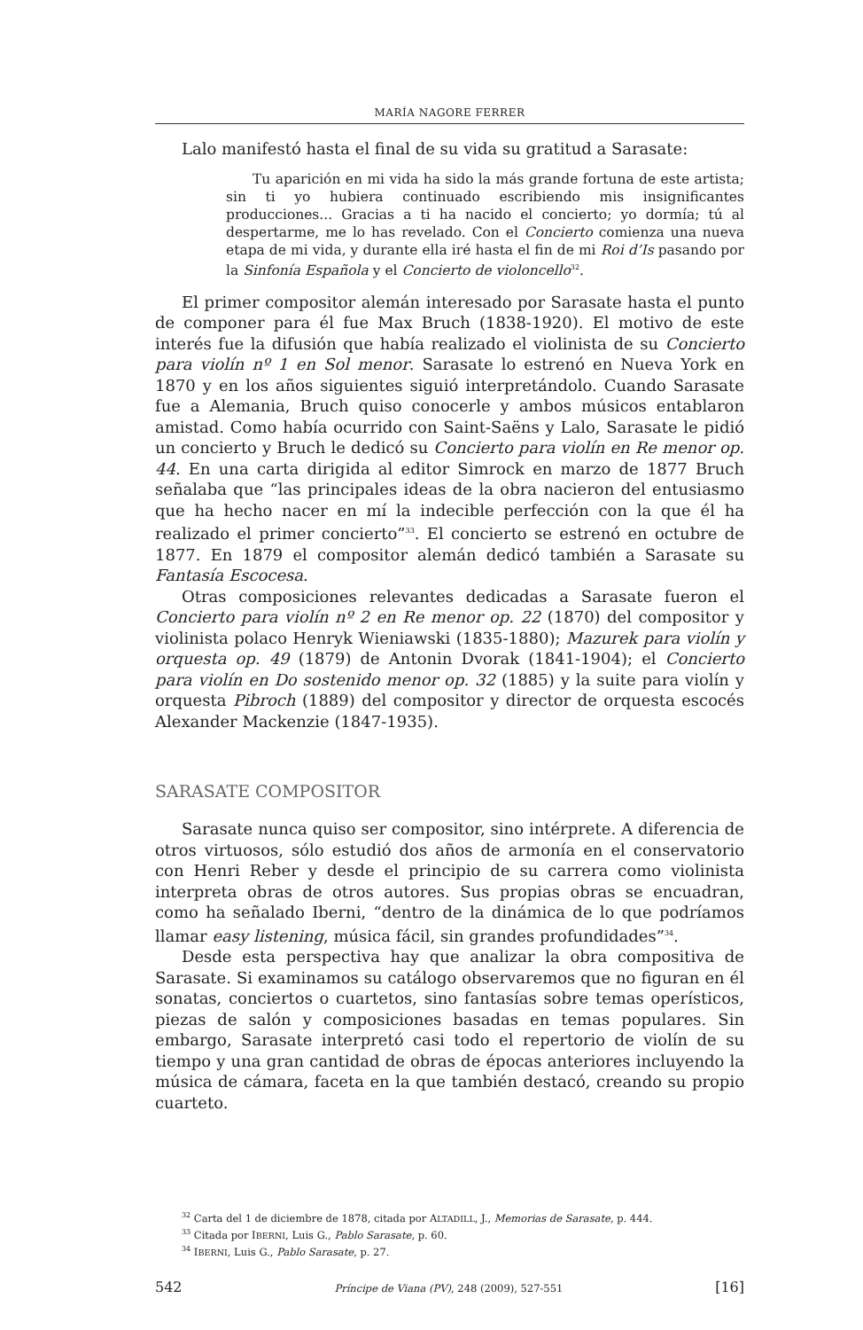MARÍA NAGORE FERRER
Lalo manifestó hasta el final de su vida su gratitud a Sarasate:
Tu aparición en mi vida ha sido la más grande fortuna de este artista; sin ti yo hubiera continuado escribiendo mis insignificantes producciones... Gracias a ti ha nacido el concierto; yo dormía; tú al despertarme, me lo has revelado. Con el Concierto comienza una nueva etapa de mi vida, y durante ella iré hasta el fin de mi Roi d’Is pasando por la Sinfonía Española y el Concierto de violoncello<sup>32</sup>.
El primer compositor alemán interesado por Sarasate hasta el punto de componer para él fue Max Bruch (1838-1920). El motivo de este interés fue la difusión que había realizado el violinista de su Concierto para violín nº 1 en Sol menor. Sarasate lo estrenó en Nueva York en 1870 y en los años siguientes siguió interpretándolo. Cuando Sarasate fue a Alemania, Bruch quiso conocerle y ambos músicos entablaron amistad. Como había ocurrido con Saint-Saëns y Lalo, Sarasate le pidió un concierto y Bruch le dedicó su Concierto para violín en Re menor op. 44. En una carta dirigida al editor Simrock en marzo de 1877 Bruch señalaba que “las principales ideas de la obra nacieron del entusiasmo que ha hecho nacer en mí la indecible perfección con la que él ha realizado el primer concierto”<sup>33</sup>. El concierto se estrenó en octubre de 1877. En 1879 el compositor alemán dedicó también a Sarasate su Fantasía Escocesa.
Otras composiciones relevantes dedicadas a Sarasate fueron el Concierto para violín nº 2 en Re menor op. 22 (1870) del compositor y violinista polaco Henryk Wieniawski (1835-1880); Mazurek para violín y orquesta op. 49 (1879) de Antonin Dvorak (1841-1904); el Concierto para violín en Do sostenido menor op. 32 (1885) y la suite para violín y orquesta Pibroch (1889) del compositor y director de orquesta escocés Alexander Mackenzie (1847-1935).
SARASATE COMPOSITOR
Sarasate nunca quiso ser compositor, sino intérprete. A diferencia de otros virtuosos, sólo estudió dos años de armonía en el conservatorio con Henri Reber y desde el principio de su carrera como violinista interpreta obras de otros autores. Sus propias obras se encuadran, como ha señalado Iberni, “dentro de la dinámica de lo que podríamos llamar easy listening, música fácil, sin grandes profundidades”<sup>34</sup>.
Desde esta perspectiva hay que analizar la obra compositiva de Sarasate. Si examinamos su catálogo observaremos que no figuran en él sonatas, conciertos o cuartetos, sino fantasías sobre temas operísticos, piezas de salón y composiciones basadas en temas populares. Sin embargo, Sarasate interpretó casi todo el repertorio de violín de su tiempo y una gran cantidad de obras de épocas anteriores incluyendo la música de cámara, faceta en la que también destacó, creando su propio cuarteto.
<sup>32</sup> Carta del 1 de diciembre de 1878, citada por ALTADILL, J., Memorias de Sarasate, p. 444.
<sup>33</sup> Citada por IBERNI, Luis G., Pablo Sarasate, p. 60.
<sup>34</sup> IBERNI, Luis G., Pablo Sarasate, p. 27.
542 Príncipe de Viana (PV), 248 (2009), 527-551 [16]